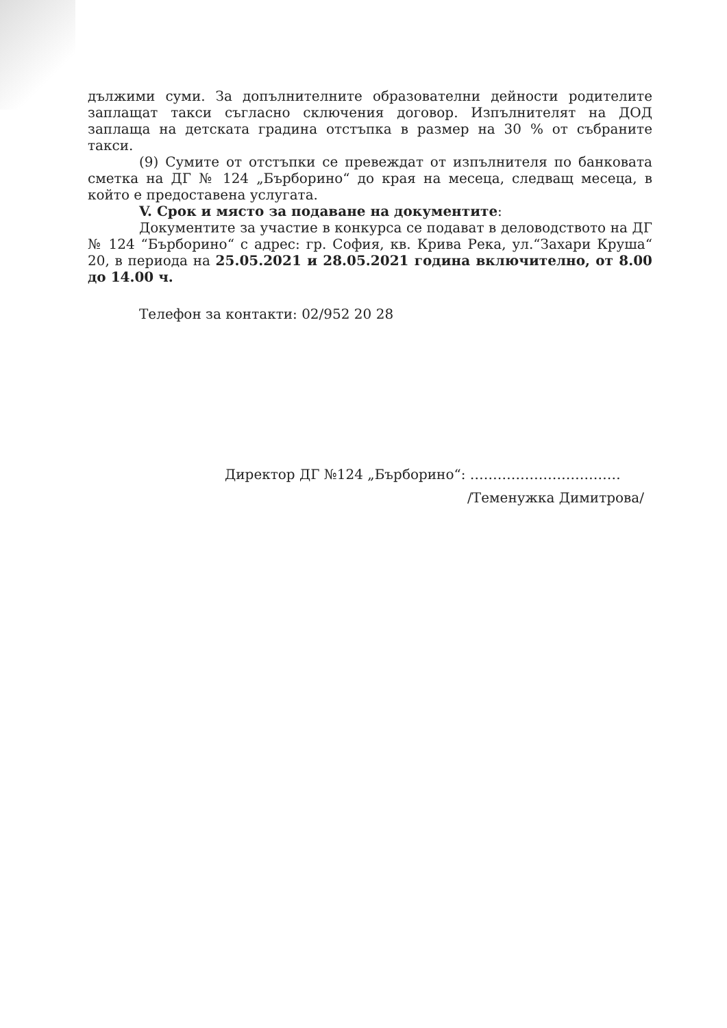дължими суми. За допълнителните образователни дейности родителите заплащат такси съгласно сключения договор. Изпълнителят на ДОД заплаща на детската градина отстъпка в размер на 30 % от събраните такси.
(9) Сумите от отстъпки се превеждат от изпълнителя по банковата сметка на ДГ № 124 „Бърборино“ до края на месеца, следващ месеца, в който е предоставена услугата.
V. Срок и място за подаване на документите:
Документите за участие в конкурса се подават в деловодството на ДГ № 124 “Бърборино“ с адрес: гр. София, кв. Крива Река, ул.“Захари Круша“ 20, в периода на 25.05.2021 и 28.05.2021 година включително, от 8.00 до 14.00 ч.
Телефон за контакти: 02/952 20 28
Директор ДГ №124 „Бърборино“: ……………………………
/Теменужка Димитрова/